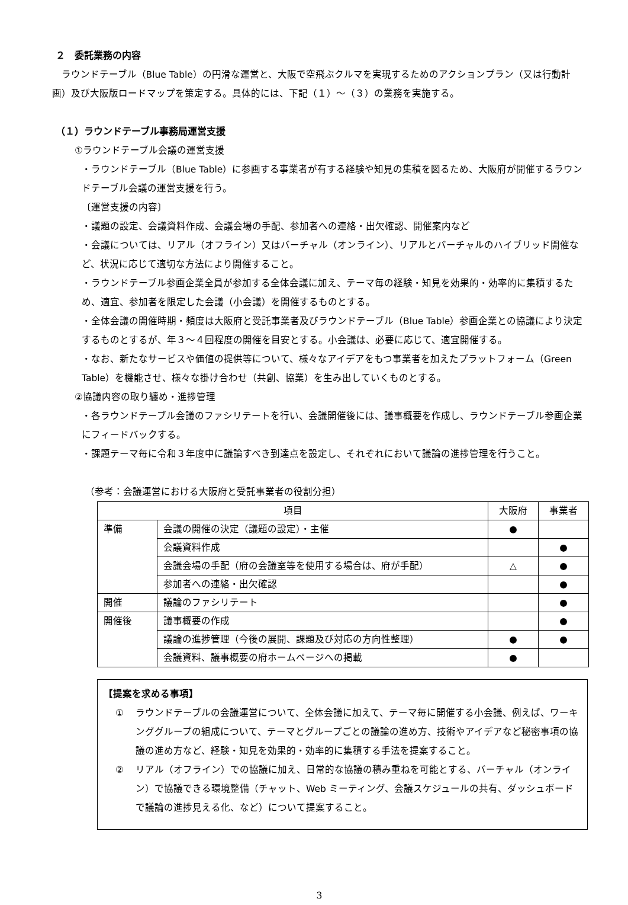２　委託業務の内容
ラウンドテーブル（Blue Table）の円滑な運営と、大阪で空飛ぶクルマを実現するためのアクションプラン（又は行動計画）及び大阪版ロードマップを策定する。具体的には、下記（１）～（３）の業務を実施する。
（１）ラウンドテーブル事務局運営支援
①ラウンドテーブル会議の運営支援
・ラウンドテーブル（Blue Table）に参画する事業者が有する経験や知見の集積を図るため、大阪府が開催するラウンドテーブル会議の運営支援を行う。
〔運営支援の内容〕
・議題の設定、会議資料作成、会議会場の手配、参加者への連絡・出欠確認、開催案内など
・会議については、リアル（オフライン）又はバーチャル（オンライン）、リアルとバーチャルのハイブリッド開催など、状況に応じて適切な方法により開催すること。
・ラウンドテーブル参画企業全員が参加する全体会議に加え、テーマ毎の経験・知見を効果的・効率的に集積するため、適宜、参加者を限定した会議（小会議）を開催するものとする。
・全体会議の開催時期・頻度は大阪府と受託事業者及びラウンドテーブル（Blue Table）参画企業との協議により決定するものとするが、年３～４回程度の開催を目安とする。小会議は、必要に応じて、適宜開催する。
・なお、新たなサービスや価値の提供等について、様々なアイデアをもつ事業者を加えたプラットフォーム（Green Table）を機能させ、様々な掛け合わせ（共創、協業）を生み出していくものとする。
②協議内容の取り纏め・進捗管理
・各ラウンドテーブル会議のファシリテートを行い、会議開催後には、議事概要を作成し、ラウンドテーブル参画企業にフィードバックする。
・課題テーマ毎に令和３年度中に議論すべき到達点を設定し、それぞれにおいて議論の進捗管理を行うこと。
（参考：会議運営における大阪府と受託事業者の役割分担）
| 項目 | | 大阪府 | 事業者 |
| --- | --- | --- | --- |
| 準備 | 会議の開催の決定（議題の設定）・主催 | ● | |
| | 会議資料作成 | | ● |
| | 会議会場の手配（府の会議室等を使用する場合は、府が手配） | △ | ● |
| | 参加者への連絡・出欠確認 | | ● |
| 開催 | 議論のファシリテート | | ● |
| 開催後 | 議事概要の作成 | | ● |
| | 議論の進捗管理（今後の展開、課題及び対応の方向性整理） | ● | ● |
| | 会議資料、議事概要の府ホームページへの掲載 | ● | |
【提案を求める事項】
① ラウンドテーブルの会議運営について、全体会議に加えて、テーマ毎に開催する小会議、例えば、ワーキンググループの組成について、テーマとグループごとの議論の進め方、技術やアイデアなど秘密事項の協議の進め方など、経験・知見を効果的・効率的に集積する手法を提案すること。
② リアル（オフライン）での協議に加え、日常的な協議の積み重ねを可能とする、バーチャル（オンライン）で協議できる環境整備（チャット、Web ミーティング、会議スケジュールの共有、ダッシュボードで議論の進捗見える化、など）について提案すること。
3